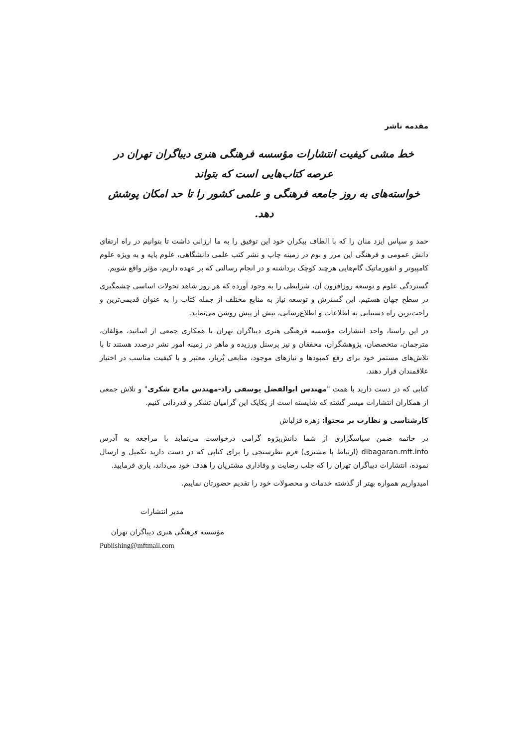مقدمه ناشر
خط مشی کیفیت انتشارات مؤسسه فرهنگی هنری دیباگران تهران در عرصه کتاب‌هایی است که بتواند
خواسته‌های به روز جامعه فرهنگی و علمی کشور را تا حد امکان پوشش دهد.
حمد و سپاس ایزد منان را که با الطاف بیکران خود این توفیق را به ما ارزانی داشت تا بتوانیم در راه ارتقای دانش عمومی و فرهنگی این مرز و بوم در زمینه چاپ و نشر کتب علمی دانشگاهی، علوم پایه و به ویژه علوم کامپیوتر و انفورماتیک گام‌هایی هرچند کوچک برداشته و در انجام رسالتی که بر عهده داریم، مؤثر واقع شویم.
گستردگی علوم و توسعه روزافزون آن، شرایطی را به وجود آورده که هر روز شاهد تحولات اساسی چشمگیری در سطح جهان هستیم. این گسترش و توسعه نیاز به منابع مختلف از جمله کتاب را به عنوان قدیمی‌ترین و راحت‌ترین راه دستیابی به اطلاعات و اطلاع‌رسانی، بیش از پیش روشن می‌نماید.
در این راستا، واحد انتشارات مؤسسه فرهنگی هنری دیباگران تهران با همکاری جمعی از اساتید، مؤلفان، مترجمان، متخصصان، پژوهشگران، محققان و نیز پرسنل ورزیده و ماهر در زمینه امور نشر درصدد هستند تا با تلاش‌های مستمر خود برای رفع کمبودها و نیازهای موجود، منابعی پُربار، معتبر و با کیفیت مناسب در اختیار علاقمندان قرار دهند.
کتابی که در دست دارید با همت "مهندس ابوالفضل یوسفی راد-مهندس مادح شکری" و تلاش جمعی از همکاران انتشارات میسر گشته که شایسته است از یکایک این گرامیان تشکر و قدردانی کنیم.
کارشناسی و نظارت بر محتوا: زهره قزلباش
در خاتمه ضمن سپاسگزاری از شما دانش‌پژوه گرامی درخواست می‌نماید با مراجعه به آدرس dibagaran.mft.info (ارتباط با مشتری) فرم نظرسنجی را برای کتابی که در دست دارید تکمیل و ارسال نموده، انتشارات دیباگران تهران را که جلب رضایت و وفاداری مشتریان را هدف خود می‌داند، یاری فرمایید.
امیدواریم همواره بهتر از گذشته خدمات و محصولات خود را تقدیم حضورتان نماییم.
مدیر انتشارات
مؤسسه فرهنگی هنری دیباگران تهران
Publishing@mftmail.com